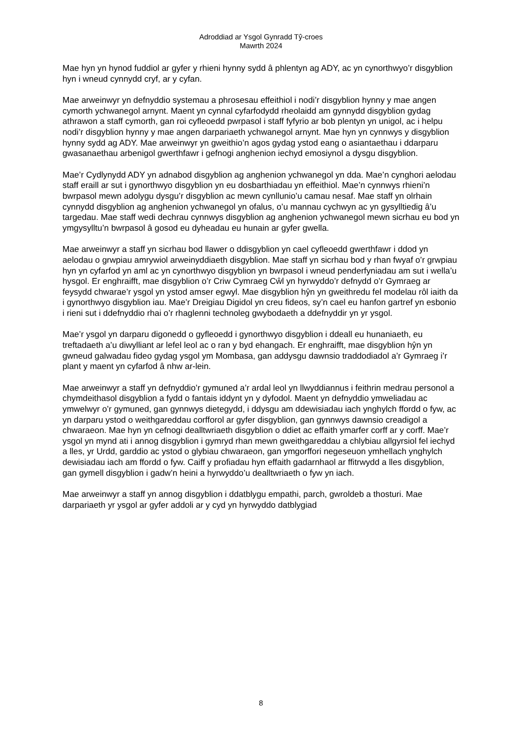Adroddiad ar Ysgol Gynradd Tŷ-croes
Mawrth 2024
Mae hyn yn hynod fuddiol ar gyfer y rhieni hynny sydd â phlentyn ag ADY, ac yn cynorthwyo’r disgyblion hyn i wneud cynnydd cryf, ar y cyfan.
Mae arweinwyr yn defnyddio systemau a phrosesau effeithiol i nodi’r disgyblion hynny y mae angen cymorth ychwanegol arnynt. Maent yn cynnal cyfarfodydd rheolaidd am gynnydd disgyblion gydag athrawon a staff cymorth, gan roi cyfleoedd pwrpasol i staff fyfyrio ar bob plentyn yn unigol, ac i helpu nodi’r disgyblion hynny y mae angen darpariaeth ychwanegol arnynt. Mae hyn yn cynnwys y disgyblion hynny sydd ag ADY. Mae arweinwyr yn gweithio’n agos gydag ystod eang o asiantaethau i ddarparu gwasanaethau arbenigol gwerthfawr i gefnogi anghenion iechyd emosiynol a dysgu disgyblion.
Mae’r Cydlynydd ADY yn adnabod disgyblion ag anghenion ychwanegol yn dda. Mae’n cynghori aelodau staff eraill ar sut i gynorthwyo disgyblion yn eu dosbarthiadau yn effeithiol. Mae’n cynnwys rhieni’n bwrpasol mewn adolygu dysgu’r disgyblion ac mewn cynllunio’u camau nesaf. Mae staff yn olrhain cynnydd disgyblion ag anghenion ychwanegol yn ofalus, o’u mannau cychwyn ac yn gysylltiedig â’u targedau. Mae staff wedi dechrau cynnwys disgyblion ag anghenion ychwanegol mewn sicrhau eu bod yn ymgysylltu’n bwrpasol â gosod eu dyheadau eu hunain ar gyfer gwella.
Mae arweinwyr a staff yn sicrhau bod llawer o ddisgyblion yn cael cyfleoedd gwerthfawr i ddod yn aelodau o grwpiau amrywiol arweinyddiaeth disgyblion. Mae staff yn sicrhau bod y rhan fwyaf o’r grwpiau hyn yn cyfarfod yn aml ac yn cynorthwyo disgyblion yn bwrpasol i wneud penderfyniadau am sut i wella’u hysgol. Er enghraifft, mae disgyblion o’r Criw Cymraeg Cŵl yn hyrwyddo’r defnydd o’r Gymraeg ar feysydd chwarae’r ysgol yn ystod amser egwyl. Mae disgyblion hŷn yn gweithredu fel modelau rôl iaith da i gynorthwyo disgyblion iau. Mae’r Dreigiau Digidol yn creu fideos, sy’n cael eu hanfon gartref yn esbonio i rieni sut i ddefnyddio rhai o’r rhaglenni technoleg gwybodaeth a ddefnyddir yn yr ysgol.
Mae’r ysgol yn darparu digonedd o gyfleoedd i gynorthwyo disgyblion i ddeall eu hunaniaeth, eu treftadaeth a’u diwylliant ar lefel leol ac o ran y byd ehangach. Er enghraifft, mae disgyblion hŷn yn gwneud galwadau fideo gydag ysgol ym Mombasa, gan addysgu dawnsio traddodiadol a’r Gymraeg i’r plant y maent yn cyfarfod â nhw ar-lein.
Mae arweinwyr a staff yn defnyddio’r gymuned a’r ardal leol yn llwyddiannus i feithrin medrau personol a chymdeithasol disgyblion a fydd o fantais iddynt yn y dyfodol. Maent yn defnyddio ymweliadau ac ymwelwyr o’r gymuned, gan gynnwys dietegydd, i ddysgu am ddewisiadau iach ynghylch ffordd o fyw, ac yn darparu ystod o weithgareddau corfforol ar gyfer disgyblion, gan gynnwys dawnsio creadigol a chwaraeon. Mae hyn yn cefnogi dealltwriaeth disgyblion o ddiet ac effaith ymarfer corff ar y corff. Mae’r ysgol yn mynd ati i annog disgyblion i gymryd rhan mewn gweithgareddau a chlybiau allgyrsiol fel iechyd a lles, yr Urdd, garddio ac ystod o glybiau chwaraeon, gan ymgorffori negeseuon ymhellach ynghylch dewisiadau iach am ffordd o fyw. Caiff y profiadau hyn effaith gadarnhaol ar ffitrwydd a lles disgyblion, gan gymell disgyblion i gadw’n heini a hyrwyddo’u dealltwriaeth o fyw yn iach.
Mae arweinwyr a staff yn annog disgyblion i ddatblygu empathi, parch, gwroldeb a thosturi. Mae darpariaeth yr ysgol ar gyfer addoli ar y cyd yn hyrwyddo datblygiad
8